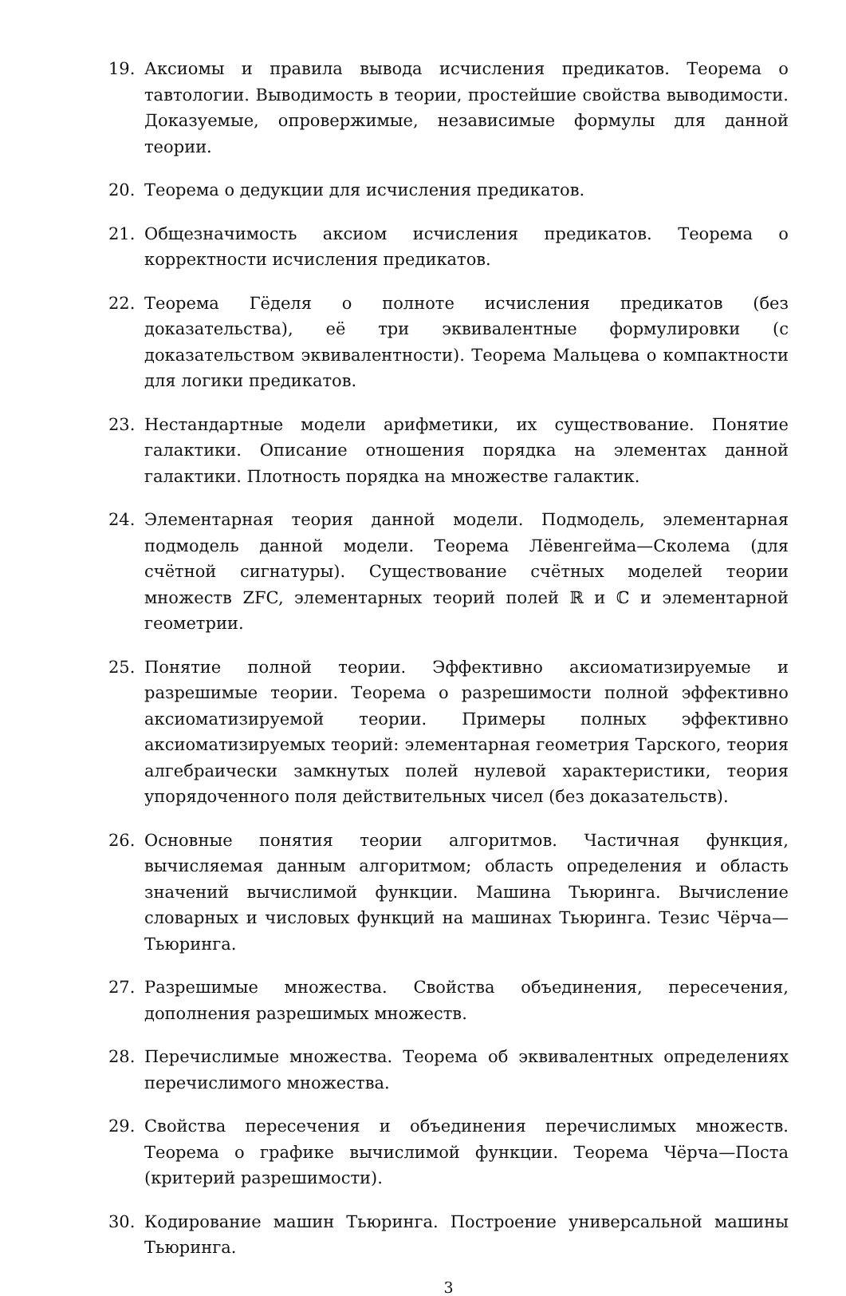19. Аксиомы и правила вывода исчисления предикатов. Теорема о тавтологии. Выводимость в теории, простейшие свойства выводимости. Доказуемые, опровержимые, независимые формулы для данной теории.
20. Теорема о дедукции для исчисления предикатов.
21. Общезначимость аксиом исчисления предикатов. Теорема о корректности исчисления предикатов.
22. Теорема Гёделя о полноте исчисления предикатов (без доказательства), её три эквивалентные формулировки (с доказательством эквивалентности). Теорема Мальцева о компактности для логики предикатов.
23. Нестандартные модели арифметики, их существование. Понятие галактики. Описание отношения порядка на элементах данной галактики. Плотность порядка на множестве галактик.
24. Элементарная теория данной модели. Подмодель, элементарная подмодель данной модели. Теорема Лёвенгейма—Сколема (для счётной сигнатуры). Существование счётных моделей теории множеств ZFC, элементарных теорий полей ℝ и ℂ и элементарной геометрии.
25. Понятие полной теории. Эффективно аксиоматизируемые и разрешимые теории. Теорема о разрешимости полной эффективно аксиоматизируемой теории. Примеры полных эффективно аксиоматизируемых теорий: элементарная геометрия Тарского, теория алгебраически замкнутых полей нулевой характеристики, теория упорядоченного поля действительных чисел (без доказательств).
26. Основные понятия теории алгоритмов. Частичная функция, вычисляемая данным алгоритмом; область определения и область значений вычислимой функции. Машина Тьюринга. Вычисление словарных и числовых функций на машинах Тьюринга. Тезис Чёрча—Тьюринга.
27. Разрешимые множества. Свойства объединения, пересечения, дополнения разрешимых множеств.
28. Перечислимые множества. Теорема об эквивалентных определениях перечислимого множества.
29. Свойства пересечения и объединения перечислимых множеств. Теорема о графике вычислимой функции. Теорема Чёрча—Поста (критерий разрешимости).
30. Кодирование машин Тьюринга. Построение универсальной машины Тьюринга.
3